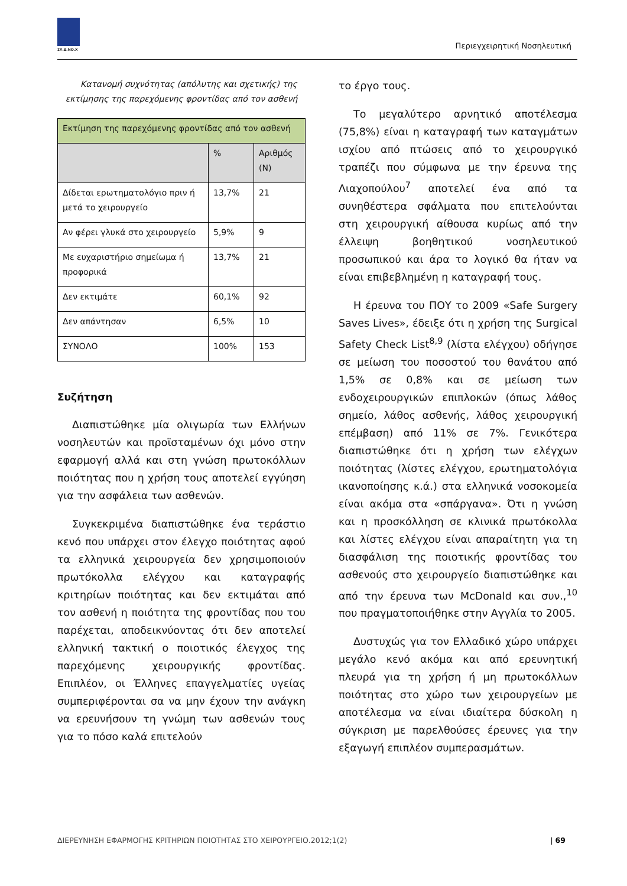ΣΥ.Δ.ΝΟ.Χ Περιεγχειρητική Νοσηλευτική
Κατανομή συχνότητας (απόλυτης και σχετικής) της εκτίμησης της παρεχόμενης φροντίδας από τον ασθενή
| Εκτίμηση της παρεχόμενης φροντίδας από τον ασθενή | | |
| | % | Αριθμός (Ν) |
| Δίδεται ερωτηματολόγιο πριν ή μετά το χειρουργείο | 13,7% | 21 |
| Αν φέρει γλυκά στο χειρουργείο | 5,9% | 9 |
| Με ευχαριστήριο σημείωμα ή προφορικά | 13,7% | 21 |
| Δεν εκτιμάτε | 60,1% | 92 |
| Δεν απάντησαν | 6,5% | 10 |
| ΣΥΝΟΛΟ | 100% | 153 |
Συζήτηση
Διαπιστώθηκε μία ολιγωρία των Ελλήνων νοσηλευτών και προϊσταμένων όχι μόνο στην εφαρμογή αλλά και στη γνώση πρωτοκόλλων ποιότητας που η χρήση τους αποτελεί εγγύηση για την ασφάλεια των ασθενών.
Συγκεκριμένα διαπιστώθηκε ένα τεράστιο κενό που υπάρχει στον έλεγχο ποιότητας αφού τα ελληνικά χειρουργεία δεν χρησιμοποιούν πρωτόκολλα ελέγχου και καταγραφής κριτηρίων ποιότητας και δεν εκτιμάται από τον ασθενή η ποιότητα της φροντίδας που του παρέχεται, αποδεικνύοντας ότι δεν αποτελεί ελληνική τακτική ο ποιοτικός έλεγχος της παρεχόμενης χειρουργικής φροντίδας. Επιπλέον, οι Έλληνες επαγγελματίες υγείας συμπεριφέρονται σα να μην έχουν την ανάγκη να ερευνήσουν τη γνώμη των ασθενών τους για το πόσο καλά επιτελούν
το έργο τους.
Το μεγαλύτερο αρνητικό αποτέλεσμα (75,8%) είναι η καταγραφή των καταγμάτων ισχίου από πτώσεις από το χειρουργικό τραπέζι που σύμφωνα με την έρευνα της Λιαχοπούλου<sup>7</sup> αποτελεί ένα από τα συνηθέστερα σφάλματα που επιτελούνται στη χειρουργική αίθουσα κυρίως από την έλλειψη βοηθητικού νοσηλευτικού προσωπικού και άρα το λογικό θα ήταν να είναι επιβεβλημένη η καταγραφή τους.
Η έρευνα του ΠΟΥ το 2009 «Safe Surgery Saves Lives», έδειξε ότι η χρήση της Surgical Safety Check List<sup>8,9</sup> (λίστα ελέγχου) οδήγησε σε μείωση του ποσοστού του θανάτου από 1,5% σε 0,8% και σε μείωση των ενδοχειρουργικών επιπλοκών (όπως λάθος σημείο, λάθος ασθενής, λάθος χειρουργική επέμβαση) από 11% σε 7%. Γενικότερα διαπιστώθηκε ότι η χρήση των ελέγχων ποιότητας (λίστες ελέγχου, ερωτηματολόγια ικανοποίησης κ.ά.) στα ελληνικά νοσοκομεία είναι ακόμα στα «σπάργανα». Ότι η γνώση και η προσκόλληση σε κλινικά πρωτόκολλα και λίστες ελέγχου είναι απαραίτητη για τη διασφάλιση της ποιοτικής φροντίδας του ασθενούς στο χειρουργείο διαπιστώθηκε και από την έρευνα των McDonald και συν.,<sup>10</sup> που πραγματοποιήθηκε στην Αγγλία το 2005.
Δυστυχώς για τον Ελλαδικό χώρο υπάρχει μεγάλο κενό ακόμα και από ερευνητική πλευρά για τη χρήση ή μη πρωτοκόλλων ποιότητας στο χώρο των χειρουργείων με αποτέλεσμα να είναι ιδιαίτερα δύσκολη η σύγκριση με παρελθούσες έρευνες για την εξαγωγή επιπλέον συμπερασμάτων.
ΔΙΕΡΕΥΝΗΣΗ ΕΦΑΡΜΟΓΗΣ ΚΡΙΤΗΡΙΩΝ ΠΟΙΟΤΗΤΑΣ ΣΤΟ ΧΕΙΡΟΥΡΓΕΙΟ.2012;1(2) | 69